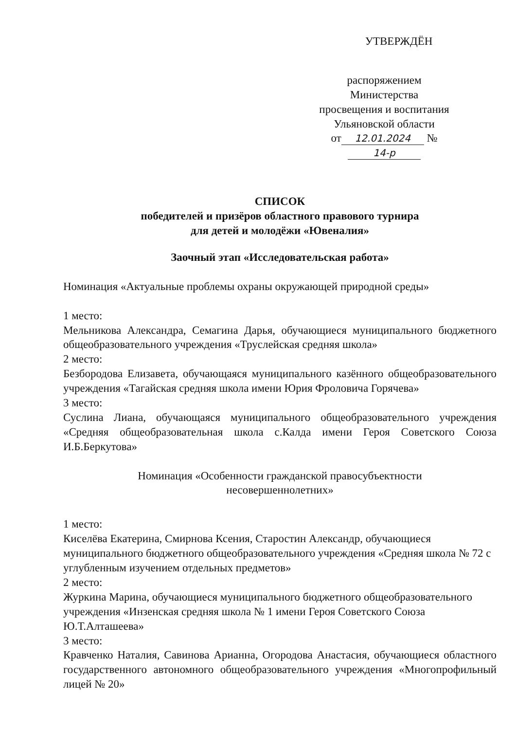УТВЕРЖДЁН
распоряжением
Министерства
просвещения и воспитания
Ульяновской области
от 12.01.2024 № 14-р
СПИСОК
победителей и призёров областного правового турнира
для детей и молодёжи «Ювеналия»
Заочный этап «Исследовательская работа»
Номинация «Актуальные проблемы охраны окружающей природной среды»
1 место:
Мельникова Александра, Семагина Дарья, обучающиеся муниципального бюджетного общеобразовательного учреждения «Труслейская средняя школа»
2 место:
Безбородова Елизавета, обучающаяся муниципального казённого общеобразовательного учреждения «Тагайская средняя школа имени Юрия Фроловича Горячева»
3 место:
Суслина Лиана, обучающаяся муниципального общеобразовательного учреждения «Средняя общеобразовательная школа с.Калда имени Героя Советского Союза И.Б.Беркутова»
Номинация «Особенности гражданской правосубъектности
несовершеннолетних»
1 место:
Киселёва Екатерина, Смирнова Ксения, Старостин Александр, обучающиеся муниципального бюджетного общеобразовательного учреждения «Средняя школа № 72 с углубленным изучением отдельных предметов»
2 место:
Журкина Марина, обучающиеся муниципального бюджетного общеобразовательного учреждения «Инзенская средняя школа № 1 имени Героя Советского Союза Ю.Т.Алташеева»
3 место:
Кравченко Наталия, Савинова Арианна, Огородова Анастасия, обучающиеся областного государственного автономного общеобразовательного учреждения «Многопрофильный лицей № 20»